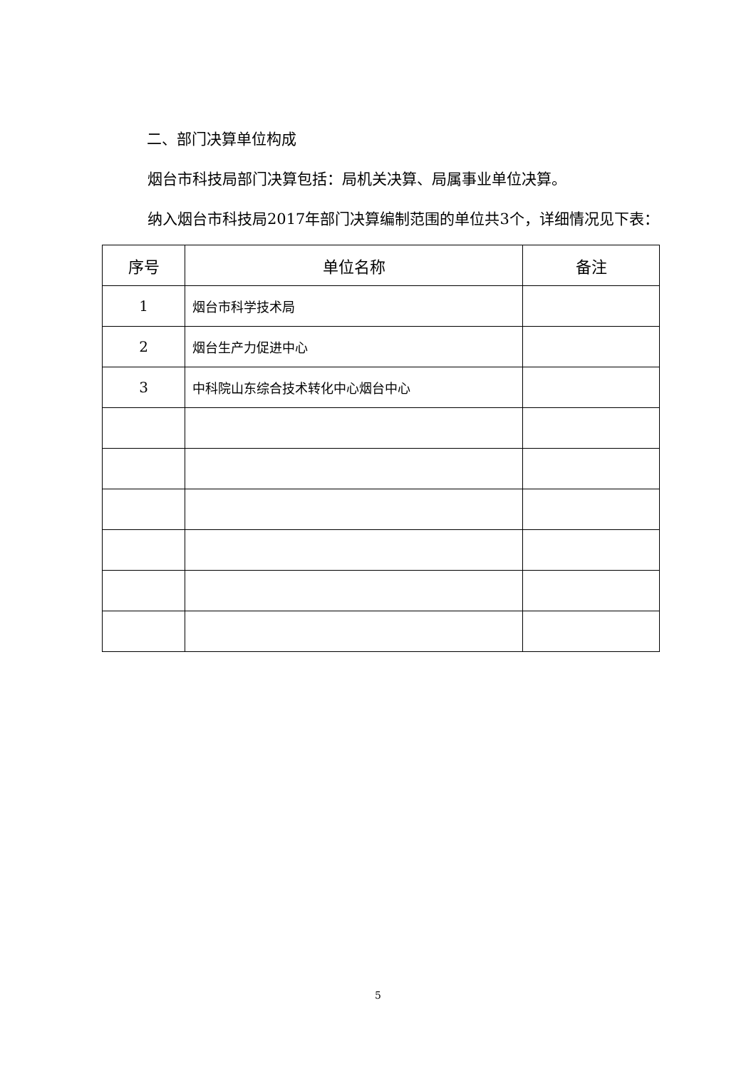二、部门决算单位构成
烟台市科技局部门决算包括：局机关决算、局属事业单位决算。
纳入烟台市科技局2017年部门决算编制范围的单位共3个，详细情况见下表：
| 序号 | 单位名称 | 备注 |
| --- | --- | --- |
| 1 | 烟台市科学技术局 | |
| 2 | 烟台生产力促进中心 | |
| 3 | 中科院山东综合技术转化中心烟台中心 | |
5